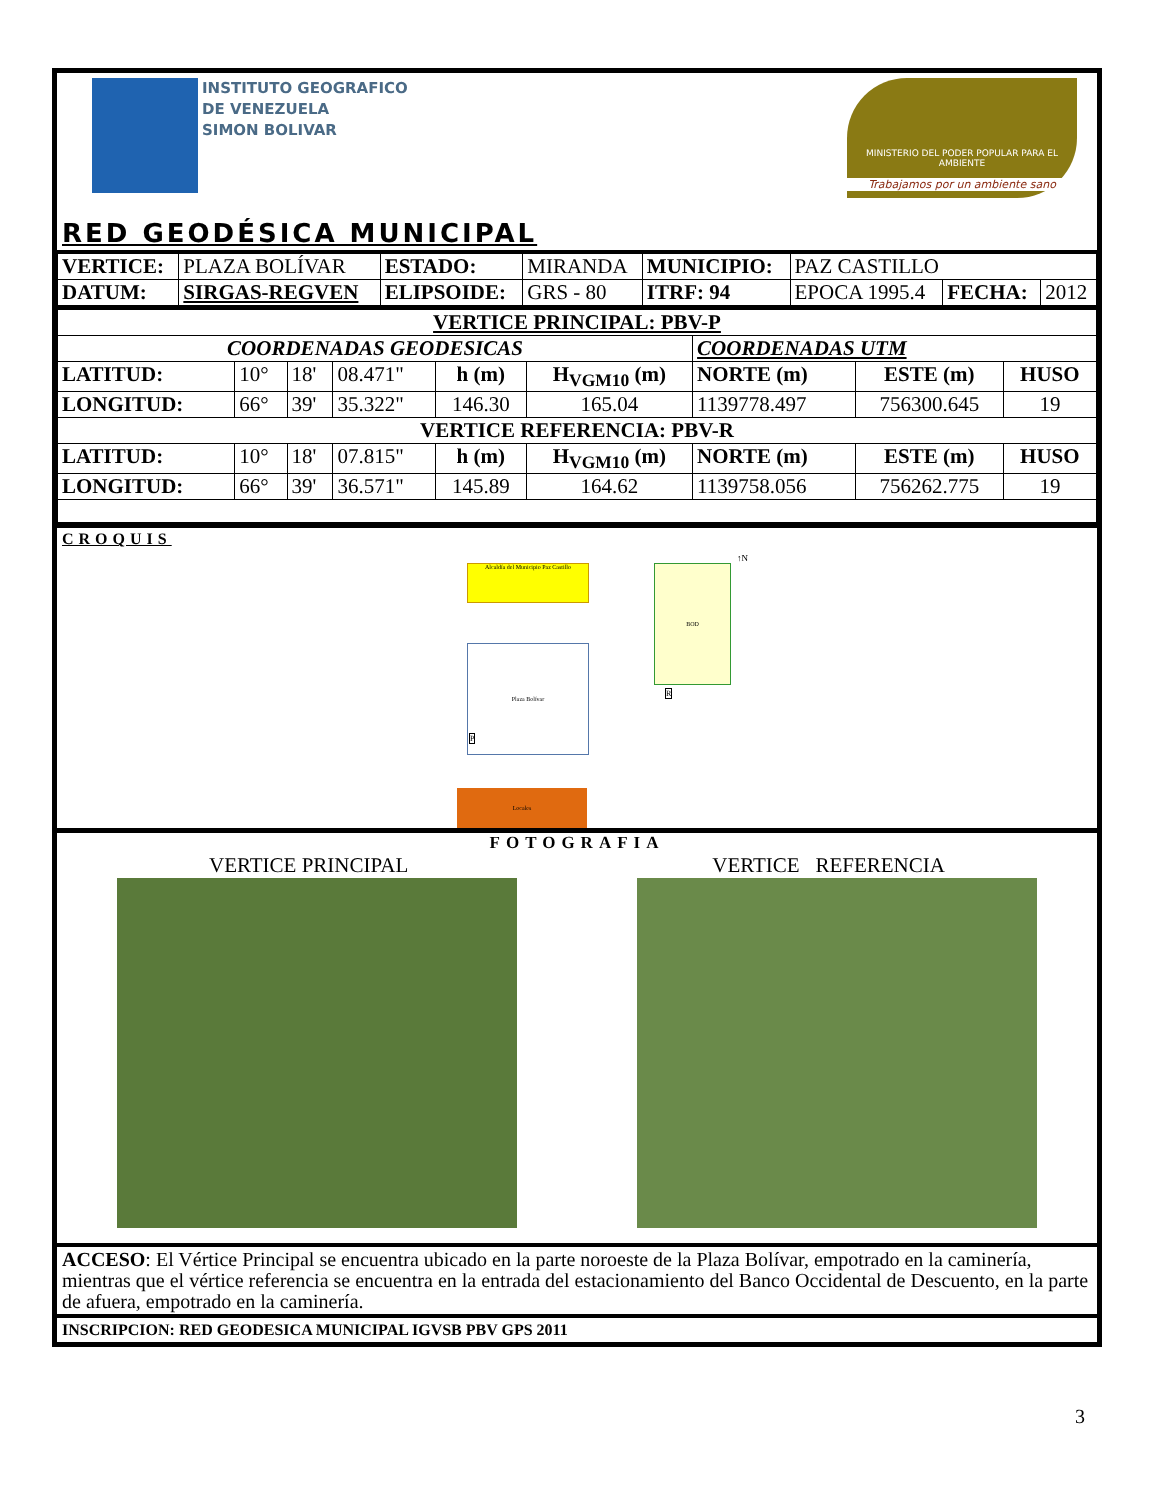INSTITUTO GEOGRAFICO
DE VENEZUELA
SIMON BOLIVAR
MINISTERIO DEL PODER POPULAR PARA EL AMBIENTE
Trabajamos por un ambiente sano
RED GEODÉSICA MUNICIPAL
| VERTICE: | PLAZA BOLÍVAR | ESTADO: | MIRANDA | MUNICIPIO: | PAZ CASTILLO | | |
| DATUM: | SIRGAS-REGVEN | ELIPSOIDE: | GRS - 80 | ITRF: 94 | EPOCA 1995.4 | FECHA: | 2012 |
| VERTICE PRINCIPAL: PBV-P | | | | | | | | |
| --- | --- | --- | --- | --- | --- | --- | --- | --- |
| COORDENADAS GEODESICAS | | | | | | COORDENADAS UTM | | |
| LATITUD: | 10° | 18' | 08.471" | h (m) | H<sub>VGM10</sub> (m) | NORTE (m) | ESTE (m) | HUSO |
| LONGITUD: | 66° | 39' | 35.322" | 146.30 | 165.04 | 1139778.497 | 756300.645 | 19 |
| VERTICE REFERENCIA: PBV-R | | | | | | | | |
| LATITUD: | 10° | 18' | 07.815" | h (m) | H<sub>VGM10</sub> (m) | NORTE (m) | ESTE (m) | HUSO |
| LONGITUD: | 66° | 39' | 36.571" | 145.89 | 164.62 | 1139758.056 | 756262.775 | 19 |
CROQUIS
Alcaldía del Municipio Paz Castillo
Plaza Bolívar
P
BOD
R
↑N
Locales
FOTOGRAFIA
VERTICE PRINCIPAL VERTICE REFERENCIA
ACCESO: El Vértice Principal se encuentra ubicado en la parte noroeste de la Plaza Bolívar, empotrado en la caminería, mientras que el vértice referencia se encuentra en la entrada del estacionamiento del Banco Occidental de Descuento, en la parte de afuera, empotrado en la caminería.
INSCRIPCION: RED GEODESICA MUNICIPAL IGVSB PBV GPS 2011
3